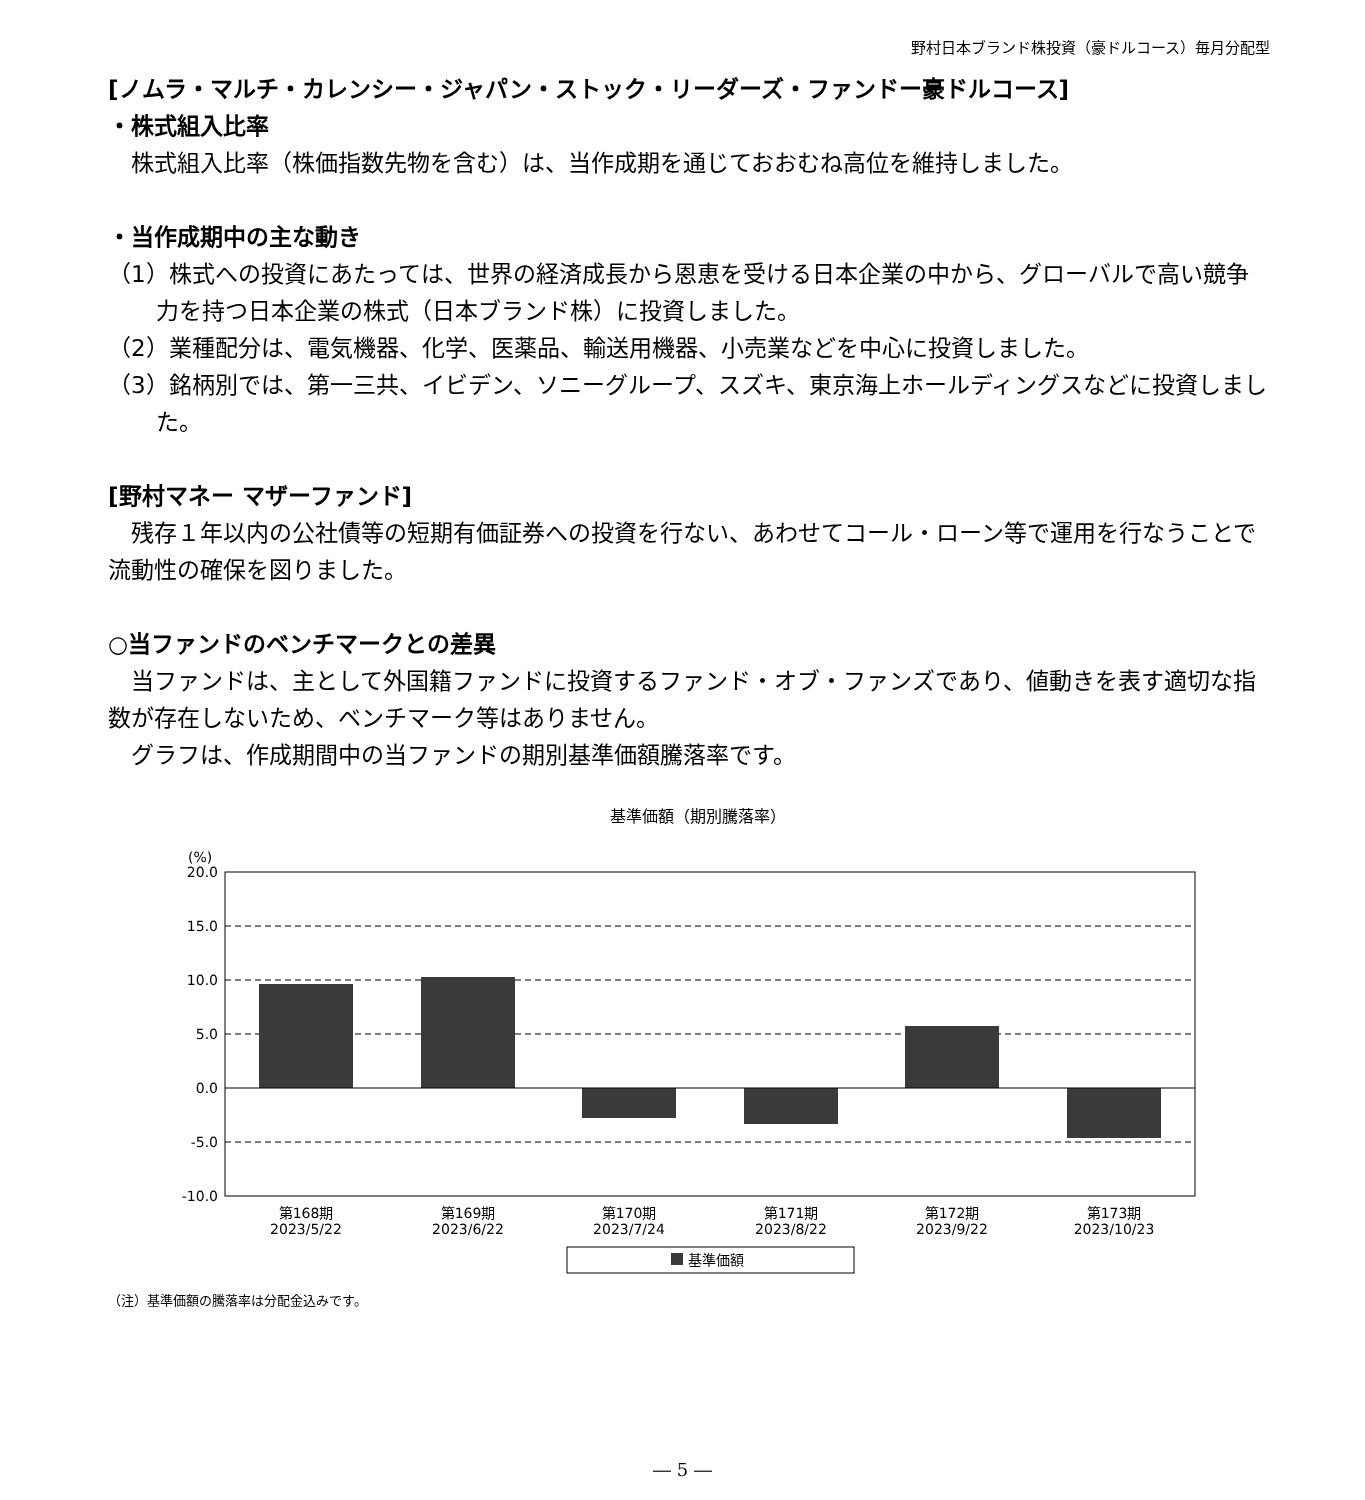野村日本ブランド株投資（豪ドルコース）毎月分配型
[ノムラ・マルチ・カレンシー・ジャパン・ストック・リーダーズ・ファンドー豪ドルコース]
・株式組入比率
　株式組入比率（株価指数先物を含む）は、当作成期を通じておおむね高位を維持しました。
・当作成期中の主な動き
（1）株式への投資にあたっては、世界の経済成長から恩恵を受ける日本企業の中から、グローバルで高い競争力を持つ日本企業の株式（日本ブランド株）に投資しました。
（2）業種配分は、電気機器、化学、医薬品、輸送用機器、小売業などを中心に投資しました。
（3）銘柄別では、第一三共、イビデン、ソニーグループ、スズキ、東京海上ホールディングスなどに投資しました。
[野村マネー マザーファンド]
　残存１年以内の公社債等の短期有価証券への投資を行ない、あわせてコール・ローン等で運用を行なうことで流動性の確保を図りました。
○当ファンドのベンチマークとの差異
　当ファンドは、主として外国籍ファンドに投資するファンド・オブ・ファンズであり、値動きを表す適切な指数が存在しないため、ベンチマーク等はありません。
　グラフは、作成期間中の当ファンドの期別基準価額騰落率です。
基準価額（期別騰落率）
(%)
20.0
15.0
10.0
5.0
0.0
-5.0
-10.0
第168期
2023/5/22
第169期
2023/6/22
第170期
2023/7/24
第171期
2023/8/22
第172期
2023/9/22
第173期
2023/10/23
基準価額
（注）基準価額の騰落率は分配金込みです。
― 5 ―